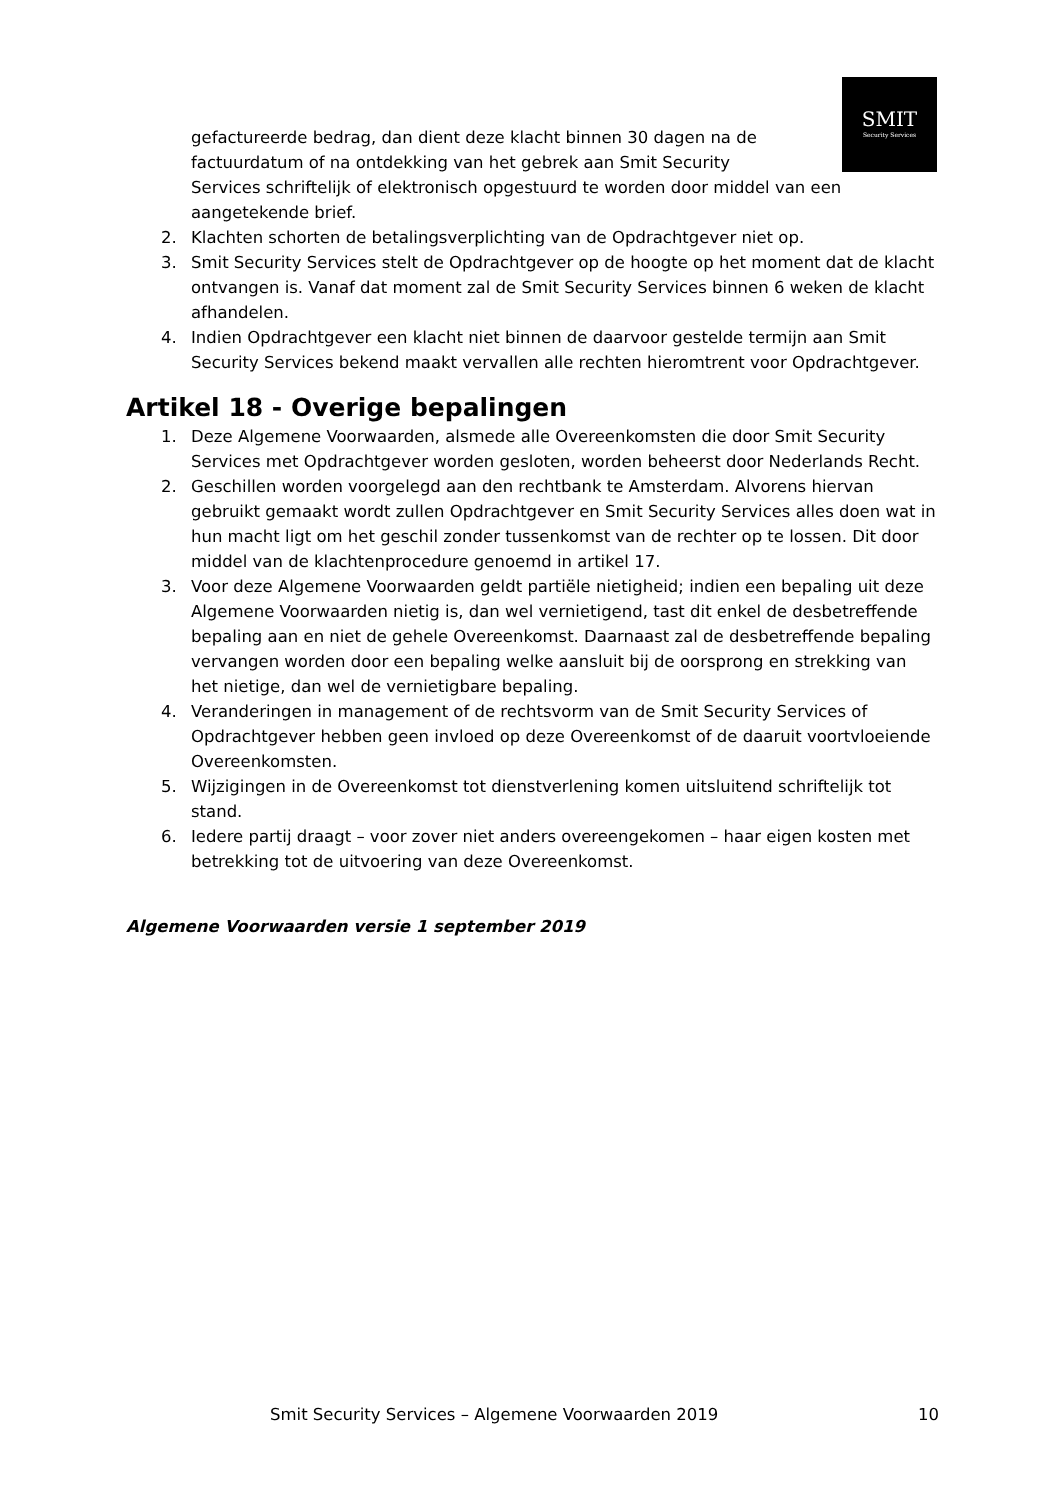SMIT
Security Services
gefactureerde bedrag, dan dient deze klacht binnen 30 dagen na de
factuurdatum of na ontdekking van het gebrek aan Smit Security
Services schriftelijk of elektronisch opgestuurd te worden door middel van een aangetekende brief.
2. Klachten schorten de betalingsverplichting van de Opdrachtgever niet op.
3. Smit Security Services stelt de Opdrachtgever op de hoogte op het moment dat de klacht ontvangen is. Vanaf dat moment zal de Smit Security Services binnen 6 weken de klacht afhandelen.
4. Indien Opdrachtgever een klacht niet binnen de daarvoor gestelde termijn aan Smit Security Services bekend maakt vervallen alle rechten hieromtrent voor Opdrachtgever.
Artikel 18 - Overige bepalingen
1. Deze Algemene Voorwaarden, alsmede alle Overeenkomsten die door Smit Security Services met Opdrachtgever worden gesloten, worden beheerst door Nederlands Recht.
2. Geschillen worden voorgelegd aan den rechtbank te Amsterdam. Alvorens hiervan gebruikt gemaakt wordt zullen Opdrachtgever en Smit Security Services alles doen wat in hun macht ligt om het geschil zonder tussenkomst van de rechter op te lossen. Dit door middel van de klachtenprocedure genoemd in artikel 17.
3. Voor deze Algemene Voorwaarden geldt partiële nietigheid; indien een bepaling uit deze Algemene Voorwaarden nietig is, dan wel vernietigend, tast dit enkel de desbetreffende bepaling aan en niet de gehele Overeenkomst. Daarnaast zal de desbetreffende bepaling vervangen worden door een bepaling welke aansluit bij de oorsprong en strekking van het nietige, dan wel de vernietigbare bepaling.
4. Veranderingen in management of de rechtsvorm van de Smit Security Services of Opdrachtgever hebben geen invloed op deze Overeenkomst of de daaruit voortvloeiende Overeenkomsten.
5. Wijzigingen in de Overeenkomst tot dienstverlening komen uitsluitend schriftelijk tot stand.
6. Iedere partij draagt – voor zover niet anders overeengekomen – haar eigen kosten met betrekking tot de uitvoering van deze Overeenkomst.
Algemene Voorwaarden versie 1 september 2019
Smit Security Services – Algemene Voorwaarden 2019 10